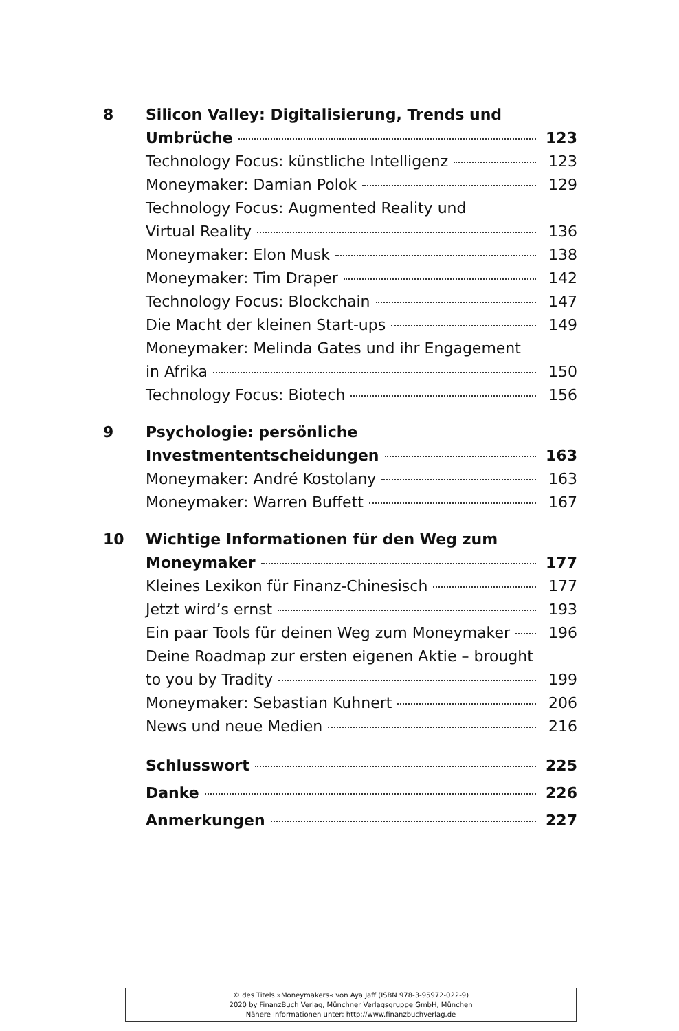8 Silicon Valley: Digitalisierung, Trends und
Umbrüche 123
Technology Focus: künstliche Intelligenz 123
Moneymaker: Damian Polok 129
Technology Focus: Augmented Reality und
Virtual Reality 136
Moneymaker: Elon Musk 138
Moneymaker: Tim Draper 142
Technology Focus: Blockchain 147
Die Macht der kleinen Start-ups 149
Moneymaker: Melinda Gates und ihr Engagement
in Afrika 150
Technology Focus: Biotech 156
9 Psychologie: persönliche
Investmententscheidungen 163
Moneymaker: André Kostolany 163
Moneymaker: Warren Buffett 167
10 Wichtige Informationen für den Weg zum
Moneymaker 177
Kleines Lexikon für Finanz-Chinesisch 177
Jetzt wird’s ernst 193
Ein paar Tools für deinen Weg zum Moneymaker 196
Deine Roadmap zur ersten eigenen Aktie – brought
to you by Tradity 199
Moneymaker: Sebastian Kuhnert 206
News und neue Medien 216
Schlusswort 225
Danke 226
Anmerkungen 227
© des Titels »Moneymakers« von Aya Jaff (ISBN 978-3-95972-022-9)
2020 by FinanzBuch Verlag, Münchner Verlagsgruppe GmbH, München
Nähere Informationen unter: http://www.finanzbuchverlag.de